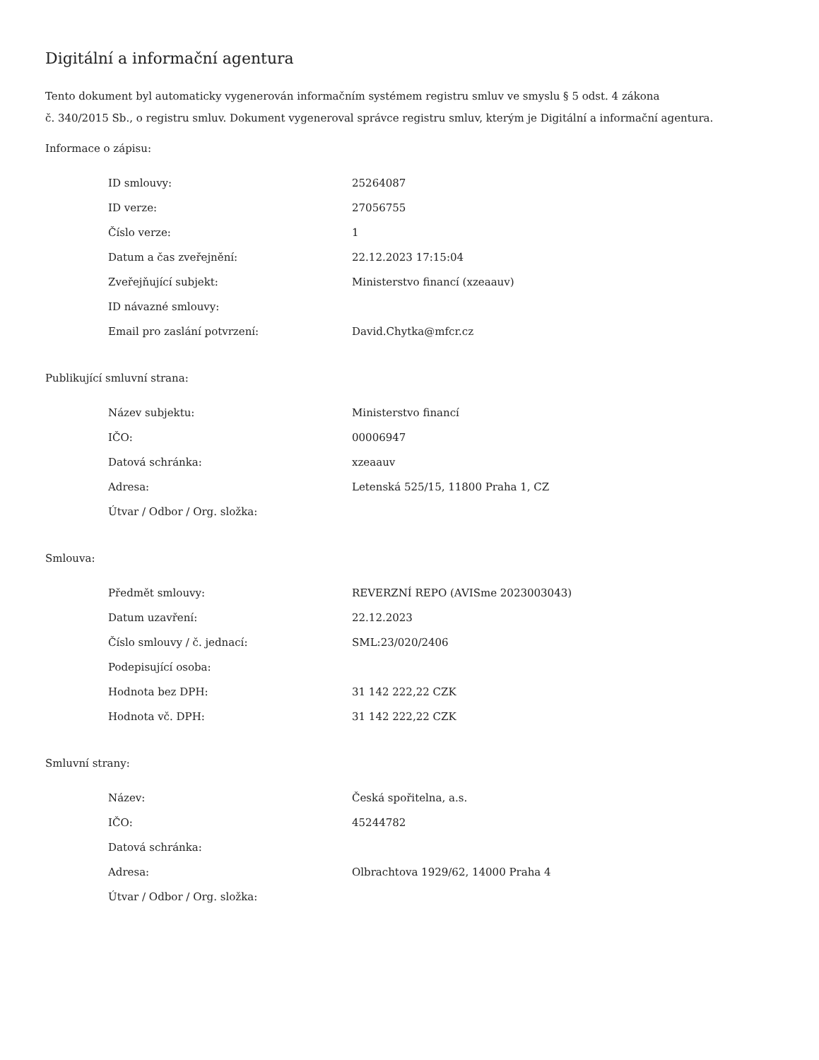Digitální a informační agentura
Tento dokument byl automaticky vygenerován informačním systémem registru smluv ve smyslu § 5 odst. 4 zákona
č. 340/2015 Sb., o registru smluv. Dokument vygeneroval správce registru smluv, kterým je Digitální a informační agentura.
Informace o zápisu:
| ID smlouvy: | 25264087 |
| ID verze: | 27056755 |
| Číslo verze: | 1 |
| Datum a čas zveřejnění: | 22.12.2023 17:15:04 |
| Zveřejňující subjekt: | Ministerstvo financí (xzeaauv) |
| ID návazné smlouvy: | |
| Email pro zaslání potvrzení: | David.Chytka@mfcr.cz |
Publikující smluvní strana:
| Název subjektu: | Ministerstvo financí |
| IČO: | 00006947 |
| Datová schránka: | xzeaauv |
| Adresa: | Letenská 525/15, 11800 Praha 1, CZ |
| Útvar / Odbor / Org. složka: | |
Smlouva:
| Předmět smlouvy: | REVERZNÍ REPO (AVISme 2023003043) |
| Datum uzavření: | 22.12.2023 |
| Číslo smlouvy / č. jednací: | SML:23/020/2406 |
| Podepisující osoba: | |
| Hodnota bez DPH: | 31 142 222,22 CZK |
| Hodnota vč. DPH: | 31 142 222,22 CZK |
Smluvní strany:
| Název: | Česká spořitelna, a.s. |
| IČO: | 45244782 |
| Datová schránka: | |
| Adresa: | Olbrachtova 1929/62, 14000 Praha 4 |
| Útvar / Odbor / Org. složka: | |